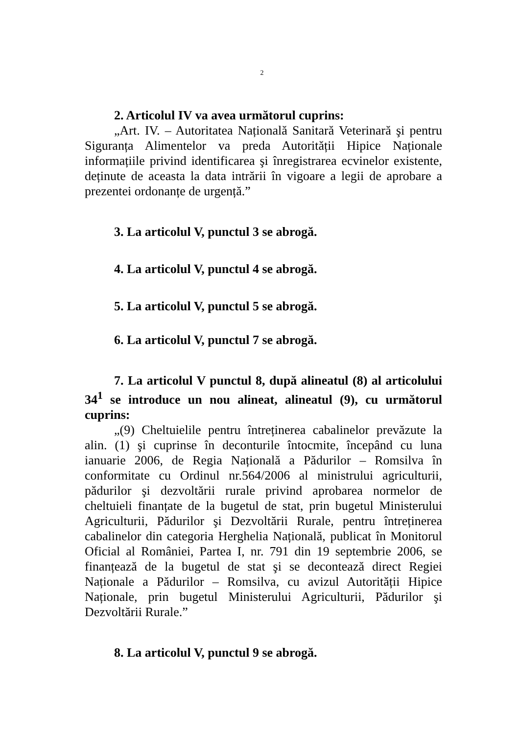2
2. Articolul IV va avea următorul cuprins:
„Art. IV. – Autoritatea Națională Sanitară Veterinară şi pentru Siguranța Alimentelor va preda Autorității Hipice Naționale informațiile privind identificarea şi înregistrarea ecvinelor existente, deținute de aceasta la data intrării în vigoare a legii de aprobare a prezentei ordonanțe de urgență.”
3. La articolul V, punctul 3 se abrogă.
4. La articolul V, punctul 4 se abrogă.
5. La articolul V, punctul 5 se abrogă.
6. La articolul V, punctul 7 se abrogă.
7. La articolul V punctul 8, după alineatul (8) al articolului 34<sup>1</sup> se introduce un nou alineat, alineatul (9), cu următorul cuprins:
„(9) Cheltuielile pentru întreținerea cabalinelor prevăzute la alin. (1) şi cuprinse în deconturile întocmite, începând cu luna ianuarie 2006, de Regia Națională a Pădurilor – Romsilva în conformitate cu Ordinul nr.564/2006 al ministrului agriculturii, pădurilor şi dezvoltării rurale privind aprobarea normelor de cheltuieli finanțate de la bugetul de stat, prin bugetul Ministerului Agriculturii, Pădurilor şi Dezvoltării Rurale, pentru întreținerea cabalinelor din categoria Herghelia Națională, publicat în Monitorul Oficial al României, Partea I, nr. 791 din 19 septembrie 2006, se finanțează de la bugetul de stat şi se decontează direct Regiei Naționale a Pădurilor – Romsilva, cu avizul Autorității Hipice Naționale, prin bugetul Ministerului Agriculturii, Pădurilor şi Dezvoltării Rurale.”
8. La articolul V, punctul 9 se abrogă.